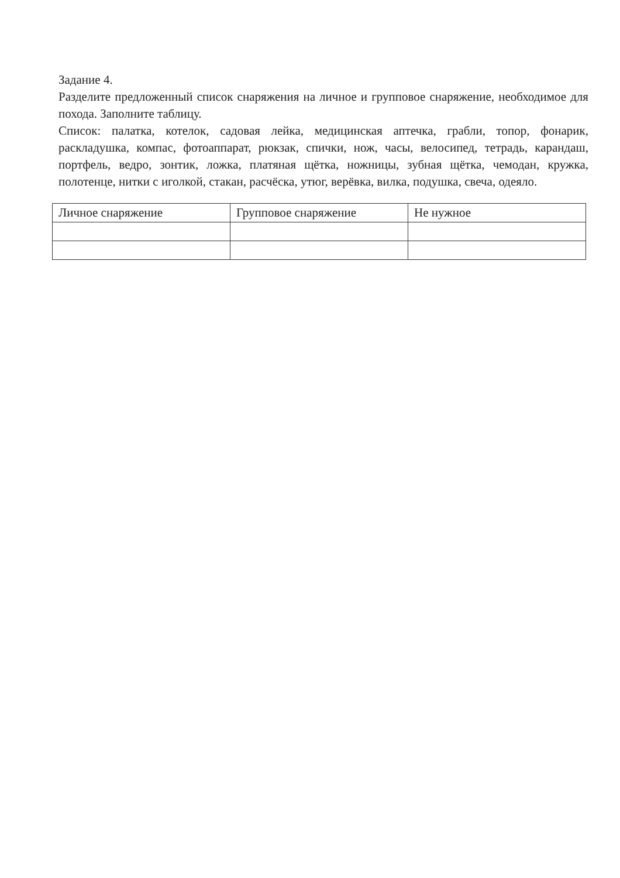Задание 4.
Разделите предложенный список снаряжения на личное и групповое снаряжение, необходимое для похода. Заполните таблицу.
Список: палатка, котелок, садовая лейка, медицинская аптечка, грабли, топор, фонарик, раскладушка, компас, фотоаппарат, рюкзак, спички, нож, часы, велосипед, тетрадь, карандаш, портфель, ведро, зонтик, ложка, платяная щётка, ножницы, зубная щётка, чемодан, кружка, полотенце, нитки с иголкой, стакан, расчёска, утюг, верёвка, вилка, подушка, свеча, одеяло.
| Личное снаряжение | Групповое снаряжение | Не нужное |
| --- | --- | --- |